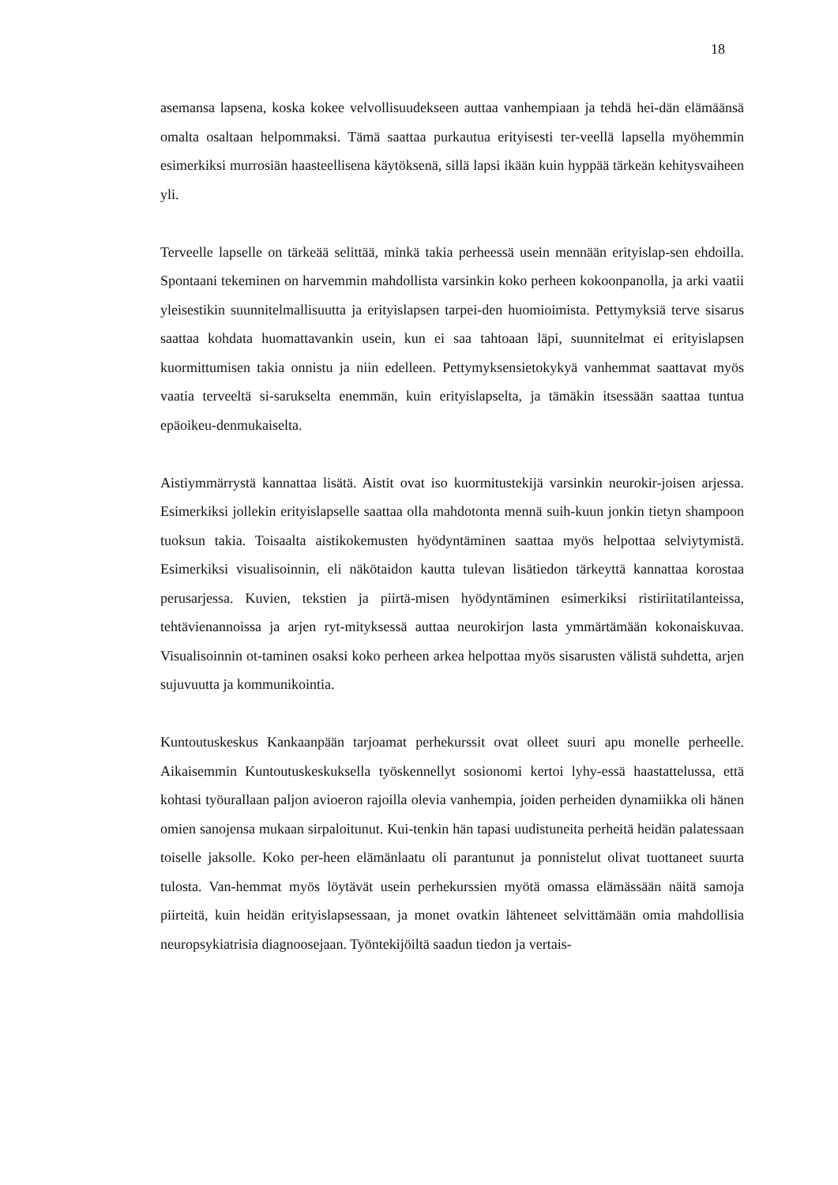18
asemansa lapsena, koska kokee velvollisuudekseen auttaa vanhempiaan ja tehdä hei-dän elämäänsä omalta osaltaan helpommaksi. Tämä saattaa purkautua erityisesti ter-veellä lapsella myöhemmin esimerkiksi murrosiän haasteellisena käytöksenä, sillä lapsi ikään kuin hyppää tärkeän kehitysvaiheen yli.
Terveelle lapselle on tärkeää selittää, minkä takia perheessä usein mennään erityislap-sen ehdoilla. Spontaani tekeminen on harvemmin mahdollista varsinkin koko perheen kokoonpanolla, ja arki vaatii yleisestikin suunnitelmallisuutta ja erityislapsen tarpei-den huomioimista. Pettymyksiä terve sisarus saattaa kohdata huomattavankin usein, kun ei saa tahtoaan läpi, suunnitelmat ei erityislapsen kuormittumisen takia onnistu ja niin edelleen. Pettymyksensietokykyä vanhemmat saattavat myös vaatia terveeltä si-sarukselta enemmän, kuin erityislapselta, ja tämäkin itsessään saattaa tuntua epäoikeu-denmukaiselta.
Aistiymmärrystä kannattaa lisätä. Aistit ovat iso kuormitustekijä varsinkin neurokir-joisen arjessa. Esimerkiksi jollekin erityislapselle saattaa olla mahdotonta mennä suih-kuun jonkin tietyn shampoon tuoksun takia. Toisaalta aistikokemusten hyödyntäminen saattaa myös helpottaa selviytymistä. Esimerkiksi visualisoinnin, eli näkötaidon kautta tulevan lisätiedon tärkeyttä kannattaa korostaa perusarjessa. Kuvien, tekstien ja piirtä-misen hyödyntäminen esimerkiksi ristiriitatilanteissa, tehtävienannoissa ja arjen ryt-mityksessä auttaa neurokirjon lasta ymmärtämään kokonaiskuvaa. Visualisoinnin ot-taminen osaksi koko perheen arkea helpottaa myös sisarusten välistä suhdetta, arjen sujuvuutta ja kommunikointia.
Kuntoutuskeskus Kankaanpään tarjoamat perhekurssit ovat olleet suuri apu monelle perheelle. Aikaisemmin Kuntoutuskeskuksella työskennellyt sosionomi kertoi lyhy-essä haastattelussa, että kohtasi työurallaan paljon avioeron rajoilla olevia vanhempia, joiden perheiden dynamiikka oli hänen omien sanojensa mukaan sirpaloitunut. Kui-tenkin hän tapasi uudistuneita perheitä heidän palatessaan toiselle jaksolle. Koko per-heen elämänlaatu oli parantunut ja ponnistelut olivat tuottaneet suurta tulosta. Van-hemmat myös löytävät usein perhekurssien myötä omassa elämässään näitä samoja piirteitä, kuin heidän erityislapsessaan, ja monet ovatkin lähteneet selvittämään omia mahdollisia neuropsykiatrisia diagnoosejaan. Työntekijöiltä saadun tiedon ja vertais-